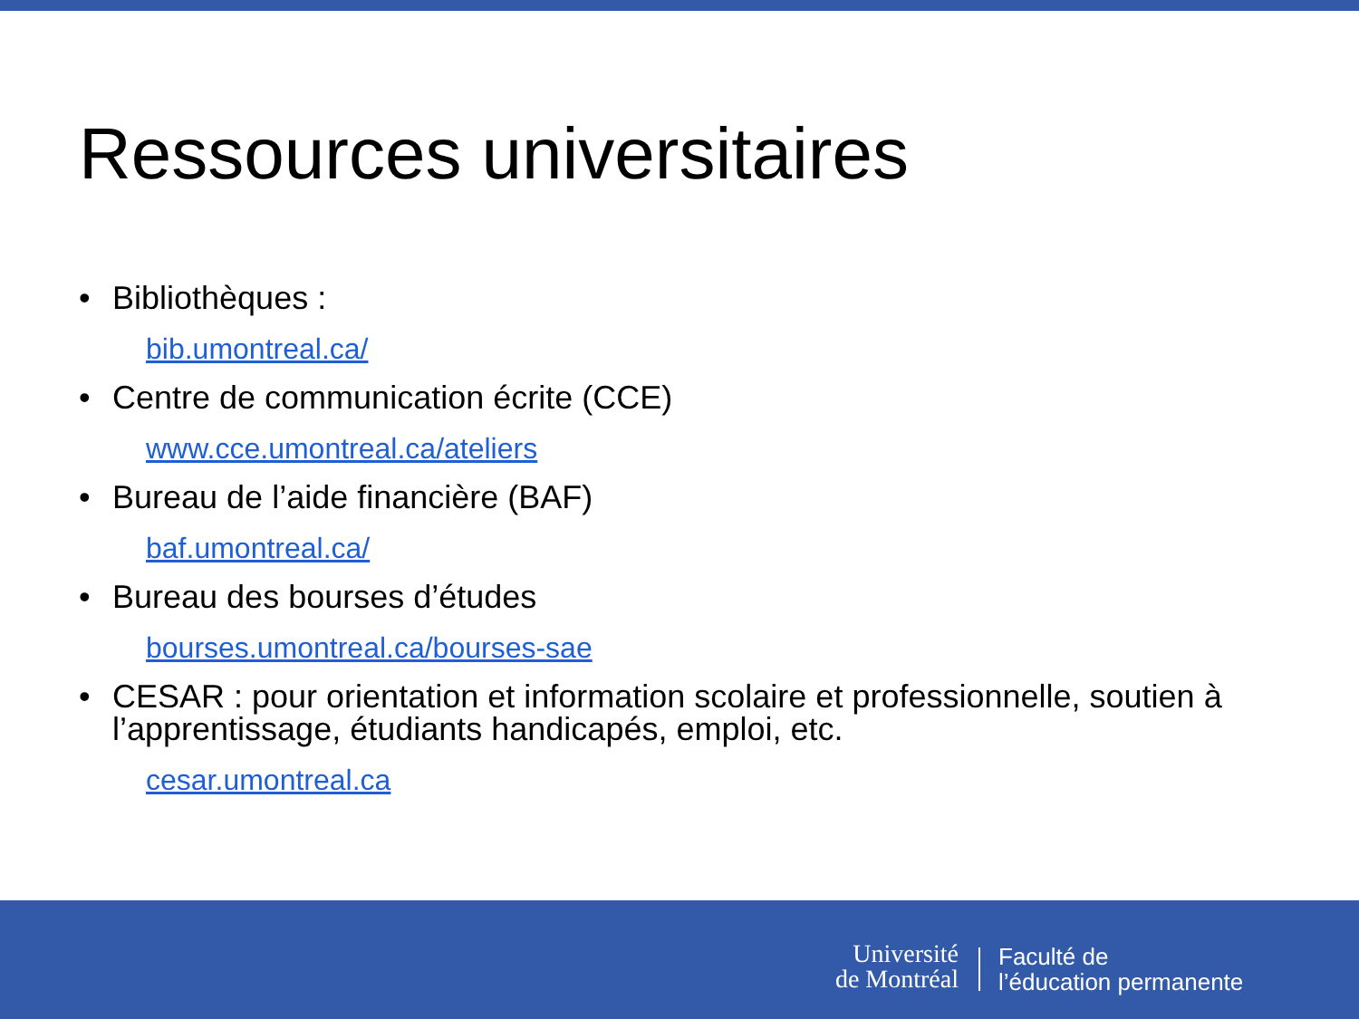Ressources universitaires
• Bibliothèques :
bib.umontreal.ca/
• Centre de communication écrite (CCE)
www.cce.umontreal.ca/ateliers
• Bureau de l’aide financière (BAF)
baf.umontreal.ca/
• Bureau des bourses d’études
bourses.umontreal.ca/bourses-sae
• CESAR : pour orientation et information scolaire et professionnelle, soutien à l’apprentissage, étudiants handicapés, emploi, etc.
cesar.umontreal.ca
Université
de Montréal
Faculté de
l’éducation permanente